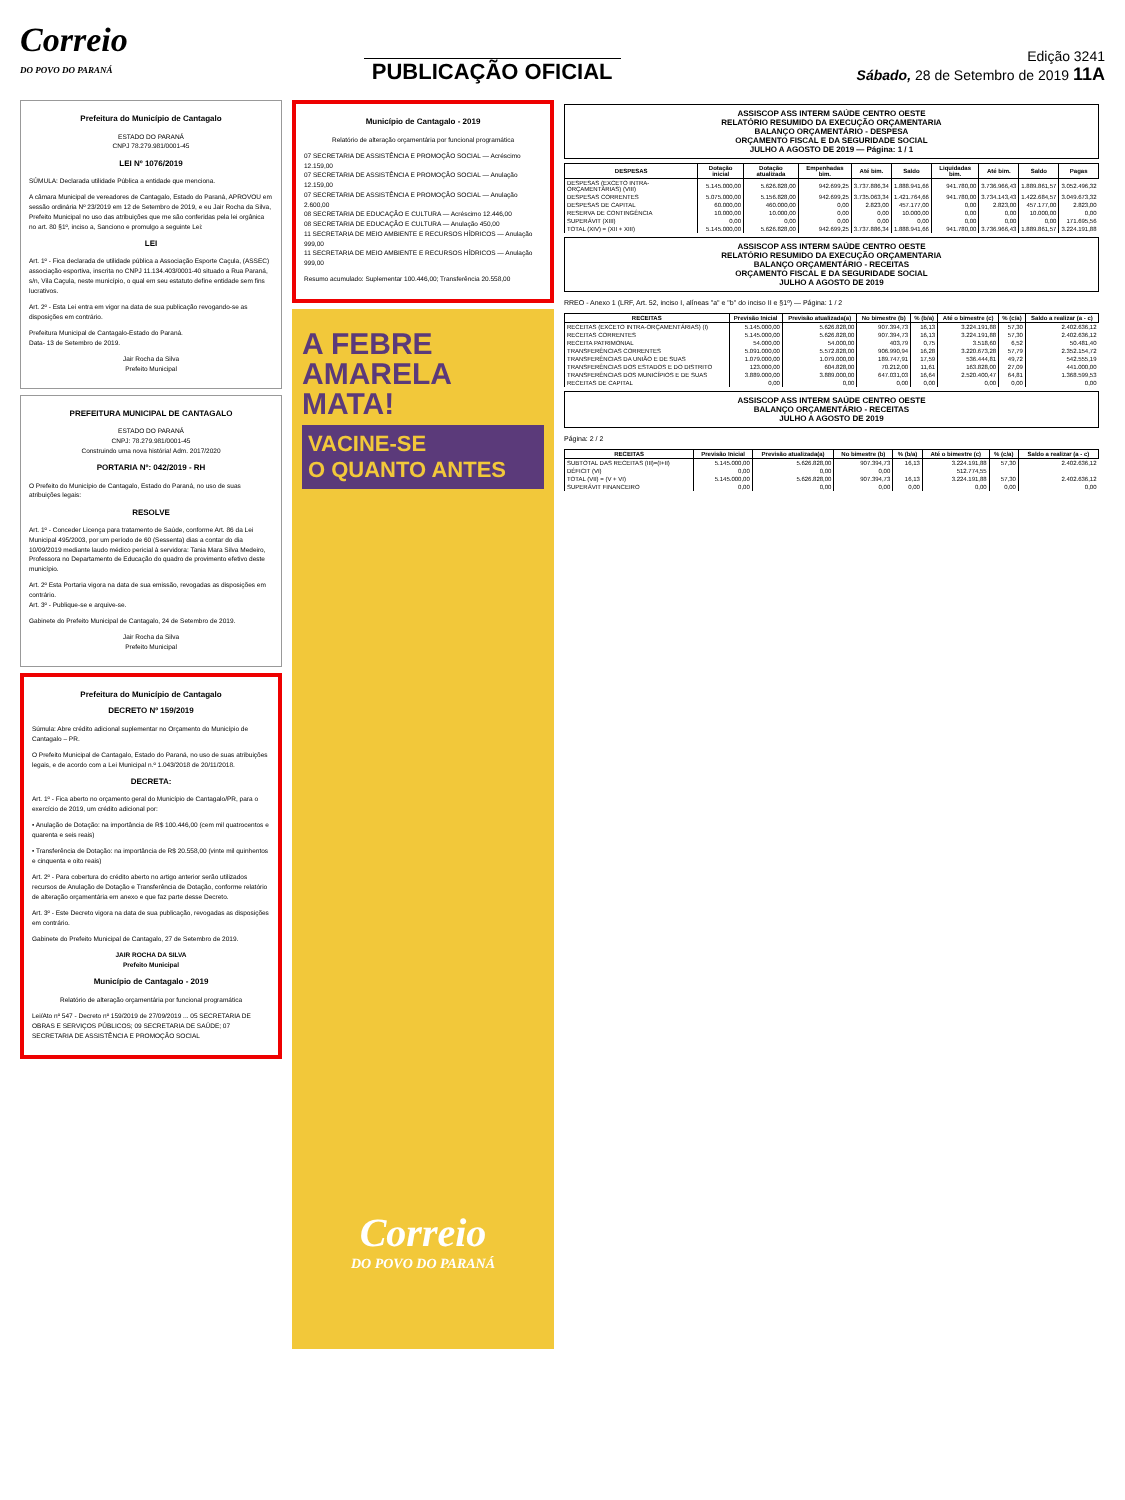Correio
DO POVO DO PARANÁ
PUBLICAÇÃO OFICIAL
Edição 3241
Sábado, 28 de Setembro de 2019 11A
Prefeitura do Município de Cantagalo
ESTADO DO PARANÁ
CNPJ 78.279.981/0001-45
LEI Nº 1076/2019
SÚMULA: Declarada utilidade Pública a entidade que menciona.
A câmara Municipal de vereadores de Cantagalo, Estado do Paraná, APROVOU em sessão ordinária Nº 23/2019 em 12 de Setembro de 2019, e eu Jair Rocha da Silva, Prefeito Municipal no uso das atribuições que me são conferidas pela lei orgânica no art. 80 §1º, inciso a, Sanciono e promulgo a seguinte Lei:
LEI
Art. 1º - Fica declarada de utilidade pública a Associação Esporte Caçula, (ASSEC) associação esportiva, inscrita no CNPJ 11.134.403/0001-40 situado a Rua Paraná, s/n, Vila Caçula, neste município, o qual em seu estatuto define entidade sem fins lucrativos.
Art. 2º - Esta Lei entra em vigor na data de sua publicação revogando-se as disposições em contrário.
Prefeitura Municipal de Cantagalo-Estado do Paraná.
Data- 13 de Setembro de 2019.
Jair Rocha da Silva
Prefeito Municipal
PREFEITURA MUNICIPAL DE CANTAGALO
ESTADO DO PARANÁ
CNPJ: 78.279.981/0001-45
Construindo uma nova história! Adm. 2017/2020
PORTARIA Nº: 042/2019 - RH
O Prefeito do Município de Cantagalo, Estado do Paraná, no uso de suas atribuições legais:
RESOLVE
Art. 1º - Conceder Licença para tratamento de Saúde, conforme Art. 86 da Lei Municipal 495/2003, por um período de 60 (Sessenta) dias a contar do dia 10/09/2019 mediante laudo médico pericial à servidora: Tania Mara Silva Medeiro, Professora no Departamento de Educação do quadro de provimento efetivo deste município.
Art. 2º Esta Portaria vigora na data de sua emissão, revogadas as disposições em contrário.
Art. 3º - Publique-se e arquive-se.
Gabinete do Prefeito Municipal de Cantagalo, 24 de Setembro de 2019.
Jair Rocha da Silva
Prefeito Municipal
Prefeitura do Município de Cantagalo
DECRETO Nº 159/2019
Súmula: Abre crédito adicional suplementar no Orçamento do Município de Cantagalo – PR.
O Prefeito Municipal de Cantagalo, Estado do Paraná, no uso de suas atribuições legais, e de acordo com a Lei Municipal n.º 1.043/2018 de 20/11/2018.
DECRETA:
Art. 1º - Fica aberto no orçamento geral do Município de Cantagalo/PR, para o exercício de 2019, um crédito adicional por:
• Anulação de Dotação: na importância de R$ 100.446,00 (cem mil quatrocentos e quarenta e seis reais)
• Transferência de Dotação: na importância de R$ 20.558,00 (vinte mil quinhentos e cinquenta e oito reais)
Art. 2º - Para cobertura do crédito aberto no artigo anterior serão utilizados recursos de Anulação de Dotação e Transferência de Dotação, conforme relatório de alteração orçamentária em anexo e que faz parte desse Decreto.
Art. 3º - Este Decreto vigora na data de sua publicação, revogadas as disposições em contrário.
Gabinete do Prefeito Municipal de Cantagalo, 27 de Setembro de 2019.
JAIR ROCHA DA SILVA
Prefeito Municipal
Município de Cantagalo - 2019
Relatório de alteração orçamentária por funcional programática
Lei/Ato nº 547 - Decreto nº 159/2019 de 27/09/2019 ... 05 SECRETARIA DE OBRAS E SERVIÇOS PÚBLICOS; 09 SECRETARIA DE SAÚDE; 07 SECRETARIA DE ASSISTÊNCIA E PROMOÇÃO SOCIAL
Município de Cantagalo - 2019
Relatório de alteração orçamentária por funcional programática
07 SECRETARIA DE ASSISTÊNCIA E PROMOÇÃO SOCIAL — Acréscimo 12.159,00
07 SECRETARIA DE ASSISTÊNCIA E PROMOÇÃO SOCIAL — Anulação 12.159,00
07 SECRETARIA DE ASSISTÊNCIA E PROMOÇÃO SOCIAL — Anulação 2.600,00
08 SECRETARIA DE EDUCAÇÃO E CULTURA — Acréscimo 12.446,00
08 SECRETARIA DE EDUCAÇÃO E CULTURA — Anulação 450,00
11 SECRETARIA DE MEIO AMBIENTE E RECURSOS HÍDRICOS — Anulação 999,00
11 SECRETARIA DE MEIO AMBIENTE E RECURSOS HÍDRICOS — Anulação 999,00
Resumo acumulado: Suplementar 100.446,00; Transferência 20.558,00
A FEBRE
AMARELA
MATA!
VACINE-SE
O QUANTO ANTES
Correio
DO POVO DO PARANÁ
ASSISCOP ASS INTERM SAÚDE CENTRO OESTE
RELATÓRIO RESUMIDO DA EXECUÇÃO ORÇAMENTARIA
BALANÇO ORÇAMENTÁRIO - DESPESA
ORÇAMENTO FISCAL E DA SEGURIDADE SOCIAL
JULHO A AGOSTO DE 2019 — Página: 1 / 1
| DESPESAS | Dotação inicial | Dotação atualizada | Empenhadas bim. | Até bim. | Saldo | Liquidadas bim. | Até bim. | Saldo | Pagas |
| --- | --- | --- | --- | --- | --- | --- | --- | --- | --- |
| DESPESAS (EXCETO INTRA-ORÇAMENTÁRIAS) (VIII) | 5.145.000,00 | 5.626.828,00 | 942.699,25 | 3.737.886,34 | 1.888.941,66 | 941.780,00 | 3.736.966,43 | 1.889.861,57 | 3.052.496,32 |
| DESPESAS CORRENTES | 5.075.000,00 | 5.156.828,00 | 942.699,25 | 3.735.063,34 | 1.421.764,66 | 941.780,00 | 3.734.143,43 | 1.422.684,57 | 3.049.673,32 |
| DESPESAS DE CAPITAL | 60.000,00 | 460.000,00 | 0,00 | 2.823,00 | 457.177,00 | 0,00 | 2.823,00 | 457.177,00 | 2.823,00 |
| RESERVA DE CONTINGÊNCIA | 10.000,00 | 10.000,00 | 0,00 | 0,00 | 10.000,00 | 0,00 | 0,00 | 10.000,00 | 0,00 |
| SUPERÁVIT (XIII) | 0,00 | 0,00 | 0,00 | 0,00 | 0,00 | 0,00 | 0,00 | 0,00 | 171.695,56 |
| TOTAL (XIV) = (XII + XIII) | 5.145.000,00 | 5.626.828,00 | 942.699,25 | 3.737.886,34 | 1.888.941,66 | 941.780,00 | 3.736.966,43 | 1.889.861,57 | 3.224.191,88 |
ASSISCOP ASS INTERM SAÚDE CENTRO OESTE
RELATÓRIO RESUMIDO DA EXECUÇÃO ORÇAMENTARIA
BALANÇO ORÇAMENTÁRIO - RECEITAS
ORÇAMENTO FISCAL E DA SEGURIDADE SOCIAL
JULHO A AGOSTO DE 2019
RREO - Anexo 1 (LRF, Art. 52, inciso I, alíneas "a" e "b" do inciso II e §1º) — Página: 1 / 2
| RECEITAS | Previsão Inicial | Previsão atualizada(a) | No bimestre (b) | % (b/a) | Até o bimestre (c) | % (c/a) | Saldo a realizar (a - c) |
| --- | --- | --- | --- | --- | --- | --- | --- |
| RECEITAS (EXCETO INTRA-ORÇAMENTÁRIAS) (I) | 5.145.000,00 | 5.626.828,00 | 907.394,73 | 16,13 | 3.224.191,88 | 57,30 | 2.402.636,12 |
| RECEITAS CORRENTES | 5.145.000,00 | 5.626.828,00 | 907.394,73 | 16,13 | 3.224.191,88 | 57,30 | 2.402.636,12 |
| RECEITA PATRIMONIAL | 54.000,00 | 54.000,00 | 403,79 | 0,75 | 3.518,60 | 6,52 | 50.481,40 |
| TRANSFERÊNCIAS CORRENTES | 5.091.000,00 | 5.572.828,00 | 906.990,94 | 16,28 | 3.220.673,28 | 57,79 | 2.352.154,72 |
| TRANSFERÊNCIAS DA UNIÃO E DE SUAS | 1.079.000,00 | 1.079.000,00 | 189.747,91 | 17,59 | 536.444,81 | 49,72 | 542.555,19 |
| TRANSFERÊNCIAS DOS ESTADOS E DO DISTRITO | 123.000,00 | 604.828,00 | 70.212,00 | 11,61 | 163.828,00 | 27,09 | 441.000,00 |
| TRANSFERÊNCIAS DOS MUNICÍPIOS E DE SUAS | 3.889.000,00 | 3.889.000,00 | 647.031,03 | 16,64 | 2.520.400,47 | 64,81 | 1.368.599,53 |
| RECEITAS DE CAPITAL | 0,00 | 0,00 | 0,00 | 0,00 | 0,00 | 0,00 | 0,00 |
ASSISCOP ASS INTERM SAÚDE CENTRO OESTE
BALANÇO ORÇAMENTÁRIO - RECEITAS
JULHO A AGOSTO DE 2019
Página: 2 / 2
| RECEITAS | Previsão Inicial | Previsão atualizada(a) | No bimestre (b) | % (b/a) | Até o bimestre (c) | % (c/a) | Saldo a realizar (a - c) |
| --- | --- | --- | --- | --- | --- | --- | --- |
| SUBTOTAL DAS RECEITAS (III)=(I+II) | 5.145.000,00 | 5.626.828,00 | 907.394,73 | 16,13 | 3.224.191,88 | 57,30 | 2.402.636,12 |
| DÉFICIT (VI) | 0,00 | 0,00 | 0,00 | | 512.774,55 | | |
| TOTAL (VII) = (V + VI) | 5.145.000,00 | 5.626.828,00 | 907.394,73 | 16,13 | 3.224.191,88 | 57,30 | 2.402.636,12 |
| SUPERÁVIT FINANCEIRO | 0,00 | 0,00 | 0,00 | 0,00 | 0,00 | 0,00 | 0,00 |